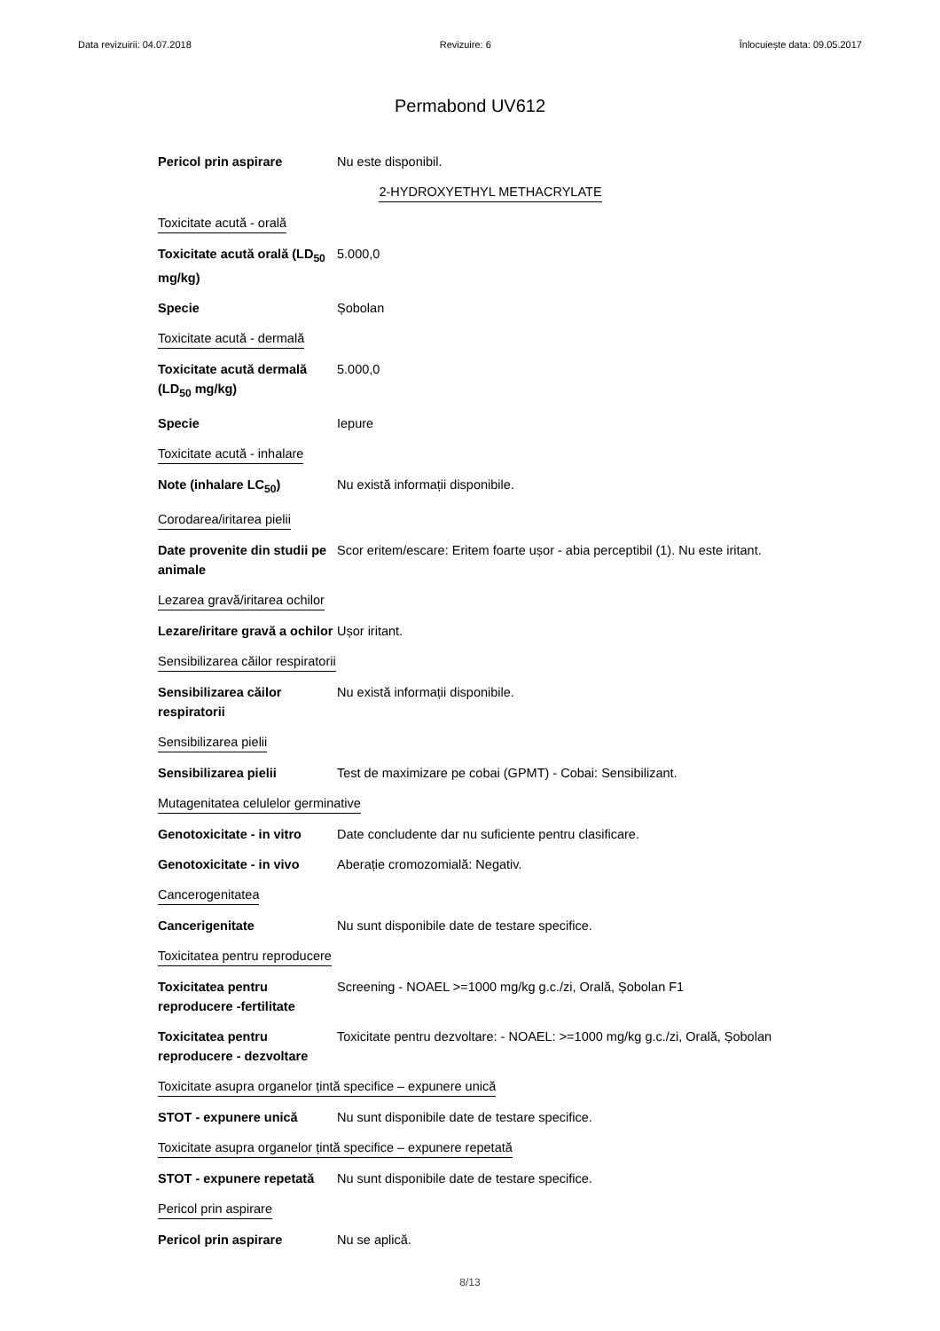Data revizuirii: 04.07.2018 Revizuire: 6 Înlocuiește data: 09.05.2017
Permabond UV612
Pericol prin aspirare Nu este disponibil.
2-HYDROXYETHYL METHACRYLATE
Toxicitate acută - orală
Toxicitate acută orală (LD<sub>50</sub> mg/kg)
5.000,0
Specie Șobolan
Toxicitate acută - dermală
Toxicitate acută dermală (LD<sub>50</sub> mg/kg)
5.000,0
Specie Iepure
Toxicitate acută - inhalare
Note (inhalare LC<sub>50</sub>) Nu există informații disponibile.
Corodarea/iritarea pielii
Date provenite din studii pe animale
Scor eritem/escare: Eritem foarte ușor - abia perceptibil (1). Nu este iritant.
Lezarea gravă/iritarea ochilor
Lezare/iritare gravă a ochilor
Ușor iritant.
Sensibilizarea căilor respiratorii
Sensibilizarea căilor respiratorii
Nu există informații disponibile.
Sensibilizarea pielii
Sensibilizarea pielii Test de maximizare pe cobai (GPMT) - Cobai: Sensibilizant.
Mutagenitatea celulelor germinative
Genotoxicitate - in vitro
Date concludente dar nu suficiente pentru clasificare.
Genotoxicitate - in vivo
Aberație cromozomială: Negativ.
Cancerogenitatea
Cancerigenitate Nu sunt disponibile date de testare specifice.
Toxicitatea pentru reproducere
Toxicitatea pentru reproducere -fertilitate
Screening - NOAEL >=1000 mg/kg g.c./zi, Orală, Șobolan F1
Toxicitatea pentru reproducere - dezvoltare
Toxicitate pentru dezvoltare: - NOAEL: >=1000 mg/kg g.c./zi, Orală, Șobolan
Toxicitate asupra organelor țintă specifice – expunere unică
STOT - expunere unică Nu sunt disponibile date de testare specifice.
Toxicitate asupra organelor țintă specifice – expunere repetată
STOT - expunere repetată
Nu sunt disponibile date de testare specifice.
Pericol prin aspirare
Pericol prin aspirare Nu se aplică.
8/13